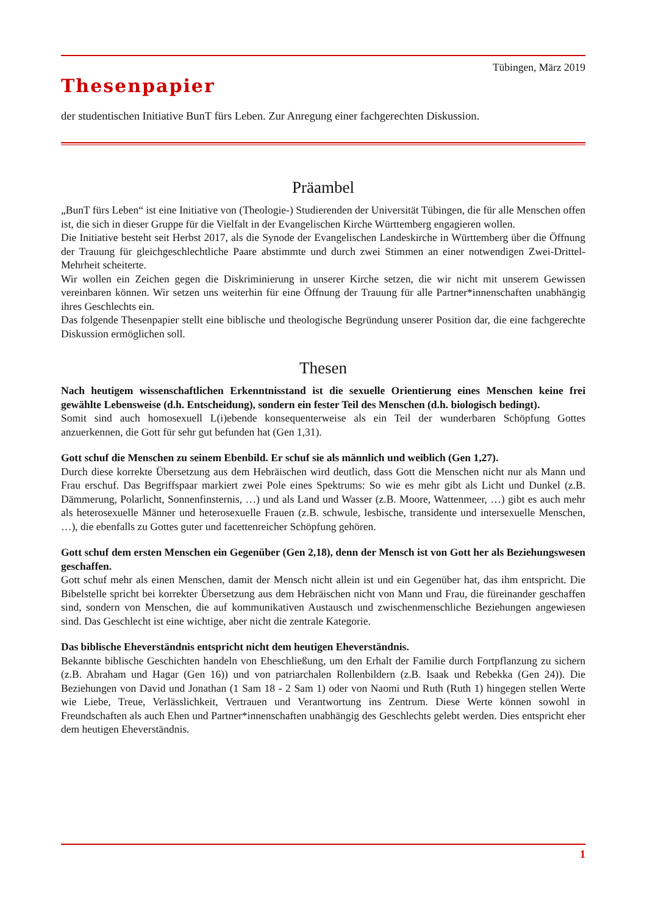Tübingen, März 2019
Thesenpapier
der studentischen Initiative BunT fürs Leben. Zur Anregung einer fachgerechten Diskussion.
Präambel
„BunT fürs Leben“ ist eine Initiative von (Theologie-) Studierenden der Universität Tübingen, die für alle Menschen offen ist, die sich in dieser Gruppe für die Vielfalt in der Evangelischen Kirche Württemberg engagieren wollen.
Die Initiative besteht seit Herbst 2017, als die Synode der Evangelischen Landeskirche in Württemberg über die Öffnung der Trauung für gleichgeschlechtliche Paare abstimmte und durch zwei Stimmen an einer notwendigen Zwei-Drittel-Mehrheit scheiterte.
Wir wollen ein Zeichen gegen die Diskriminierung in unserer Kirche setzen, die wir nicht mit unserem Gewissen vereinbaren können. Wir setzen uns weiterhin für eine Öffnung der Trauung für alle Partner*innenschaften unabhängig ihres Geschlechts ein.
Das folgende Thesenpapier stellt eine biblische und theologische Begründung unserer Position dar, die eine fachgerechte Diskussion ermöglichen soll.
Thesen
Nach heutigem wissenschaftlichen Erkenntnisstand ist die sexuelle Orientierung eines Menschen keine frei gewählte Lebensweise (d.h. Entscheidung), sondern ein fester Teil des Menschen (d.h. biologisch bedingt).
Somit sind auch homosexuell L(i)ebende konsequenterweise als ein Teil der wunderbaren Schöpfung Gottes anzuerkennen, die Gott für sehr gut befunden hat (Gen 1,31).
Gott schuf die Menschen zu seinem Ebenbild. Er schuf sie als männlich und weiblich (Gen 1,27).
Durch diese korrekte Übersetzung aus dem Hebräischen wird deutlich, dass Gott die Menschen nicht nur als Mann und Frau erschuf. Das Begriffspaar markiert zwei Pole eines Spektrums: So wie es mehr gibt als Licht und Dunkel (z.B. Dämmerung, Polarlicht, Sonnenfinsternis, …) und als Land und Wasser (z.B. Moore, Wattenmeer, …) gibt es auch mehr als heterosexuelle Männer und heterosexuelle Frauen (z.B. schwule, lesbische, transidente und intersexuelle Menschen, …), die ebenfalls zu Gottes guter und facettenreicher Schöpfung gehören.
Gott schuf dem ersten Menschen ein Gegenüber (Gen 2,18), denn der Mensch ist von Gott her als Beziehungswesen geschaffen.
Gott schuf mehr als einen Menschen, damit der Mensch nicht allein ist und ein Gegenüber hat, das ihm entspricht. Die Bibelstelle spricht bei korrekter Übersetzung aus dem Hebräischen nicht von Mann und Frau, die füreinander geschaffen sind, sondern von Menschen, die auf kommunikativen Austausch und zwischenmenschliche Beziehungen angewiesen sind. Das Geschlecht ist eine wichtige, aber nicht die zentrale Kategorie.
Das biblische Eheverständnis entspricht nicht dem heutigen Eheverständnis.
Bekannte biblische Geschichten handeln von Eheschließung, um den Erhalt der Familie durch Fortpflanzung zu sichern (z.B. Abraham und Hagar (Gen 16)) und von patriarchalen Rollenbildern (z.B. Isaak und Rebekka (Gen 24)). Die Beziehungen von David und Jonathan (1 Sam 18 - 2 Sam 1) oder von Naomi und Ruth (Ruth 1) hingegen stellen Werte wie Liebe, Treue, Verlässlichkeit, Vertrauen und Verantwortung ins Zentrum. Diese Werte können sowohl in Freundschaften als auch Ehen und Partner*innenschaften unabhängig des Geschlechts gelebt werden. Dies entspricht eher dem heutigen Eheverständnis.
1